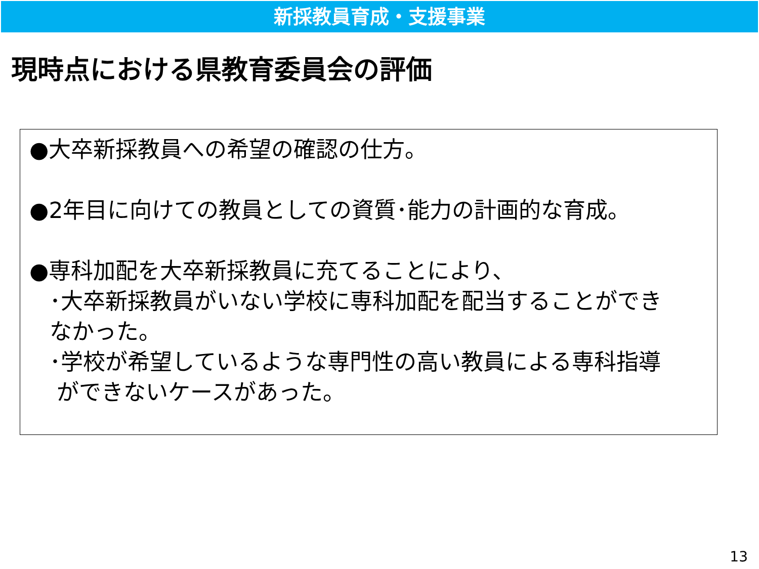新採教員育成・支援事業
現時点における県教育委員会の評価
●大卒新採教員への希望の確認の仕方。
●2年目に向けての教員としての資質･能力の計画的な育成。
●専科加配を大卒新採教員に充てることにより、
･大卒新採教員がいない学校に専科加配を配当することができ
なかった。
･学校が希望しているような専門性の高い教員による専科指導
ができないケースがあった。
13